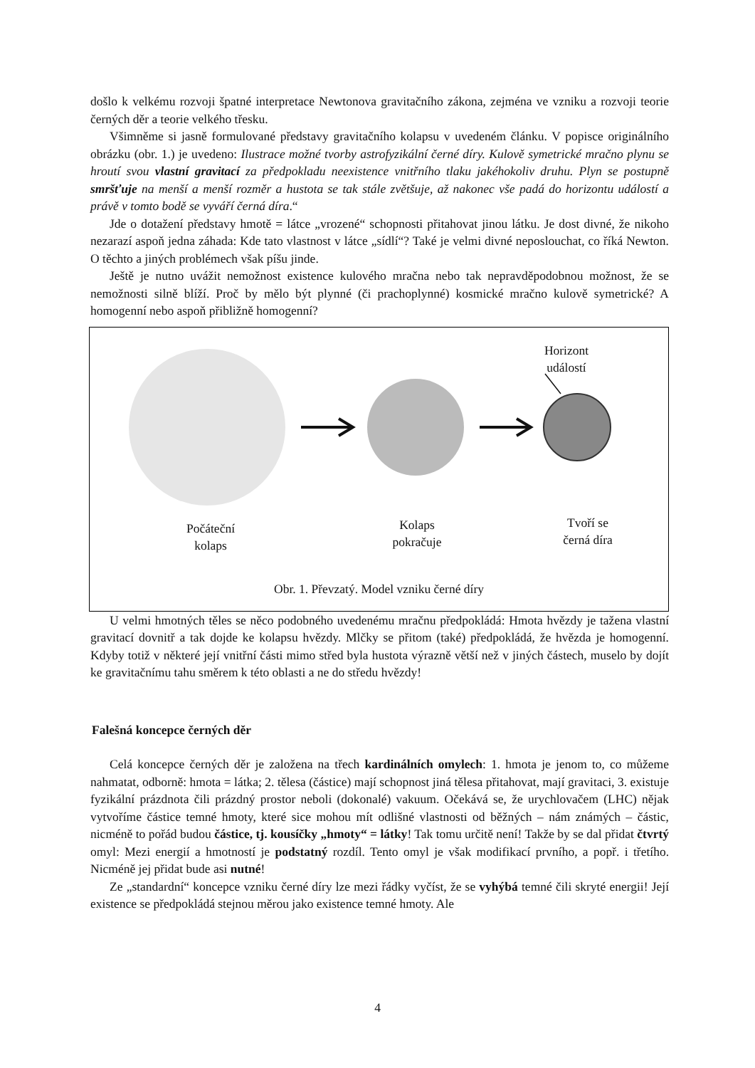došlo k velkému rozvoji špatné interpretace Newtonova gravitačního zákona, zejména ve vzniku a rozvoji teorie černých děr a teorie velkého třesku.
Všimněme si jasně formulované představy gravitačního kolapsu v uvedeném článku. V popisce originálního obrázku (obr. 1.) je uvedeno: Ilustrace možné tvorby astrofyzikální černé díry. Kulově symetrické mračno plynu se hroutí svou vlastní gravitací za předpokladu neexistence vnitřního tlaku jakéhokoliv druhu. Plyn se postupně smršťuje na menší a menší rozměr a hustota se tak stále zvětšuje, až nakonec vše padá do horizontu událostí a právě v tomto bodě se vyváří černá díra.“
Jde o dotažení představy hmotě = látce „vrozené“ schopnosti přitahovat jinou látku. Je dost divné, že nikoho nezarazí aspoň jedna záhada: Kde tato vlastnost v látce „sídlí“? Také je velmi divné neposlouchat, co říká Newton. O těchto a jiných problémech však píšu jinde.
Ještě je nutno uvážit nemožnost existence kulového mračna nebo tak nepravděpodobnou možnost, že se nemožnosti silně blíží. Proč by mělo být plynné (či prachoplynné) kosmické mračno kulově symetrické? A homogenní nebo aspoň přibližně homogenní?
Horizont
událostí
Počáteční
kolaps
Kolaps
pokračuje
Tvoří se
černá díra
Obr. 1. Převzatý. Model vzniku černé díry
U velmi hmotných těles se něco podobného uvedenému mračnu předpokládá: Hmota hvězdy je tažena vlastní gravitací dovnitř a tak dojde ke kolapsu hvězdy. Mlčky se přitom (také) předpokládá, že hvězda je homogenní. Kdyby totiž v některé její vnitřní části mimo střed byla hustota výrazně větší než v jiných částech, muselo by dojít ke gravitačnímu tahu směrem k této oblasti a ne do středu hvězdy!
Falešná koncepce černých děr
Celá koncepce černých děr je založena na třech kardinálních omylech: 1. hmota je jenom to, co můžeme nahmatat, odborně: hmota = látka; 2. tělesa (částice) mají schopnost jiná tělesa přitahovat, mají gravitaci, 3. existuje fyzikální prázdnota čili prázdný prostor neboli (dokonalé) vakuum. Očekává se, že urychlovačem (LHC) nějak vytvoříme částice temné hmoty, které sice mohou mít odlišné vlastnosti od běžných – nám známých – částic, nicméně to pořád budou částice, tj. kousíčky „hmoty“ = látky! Tak tomu určitě není! Takže by se dal přidat čtvrtý omyl: Mezi energií a hmotností je podstatný rozdíl. Tento omyl je však modifikací prvního, a popř. i třetího. Nicméně jej přidat bude asi nutné!
Ze „standardní“ koncepce vzniku černé díry lze mezi řádky vyčíst, že se vyhýbá temné čili skryté energii! Její existence se předpokládá stejnou měrou jako existence temné hmoty. Ale
4